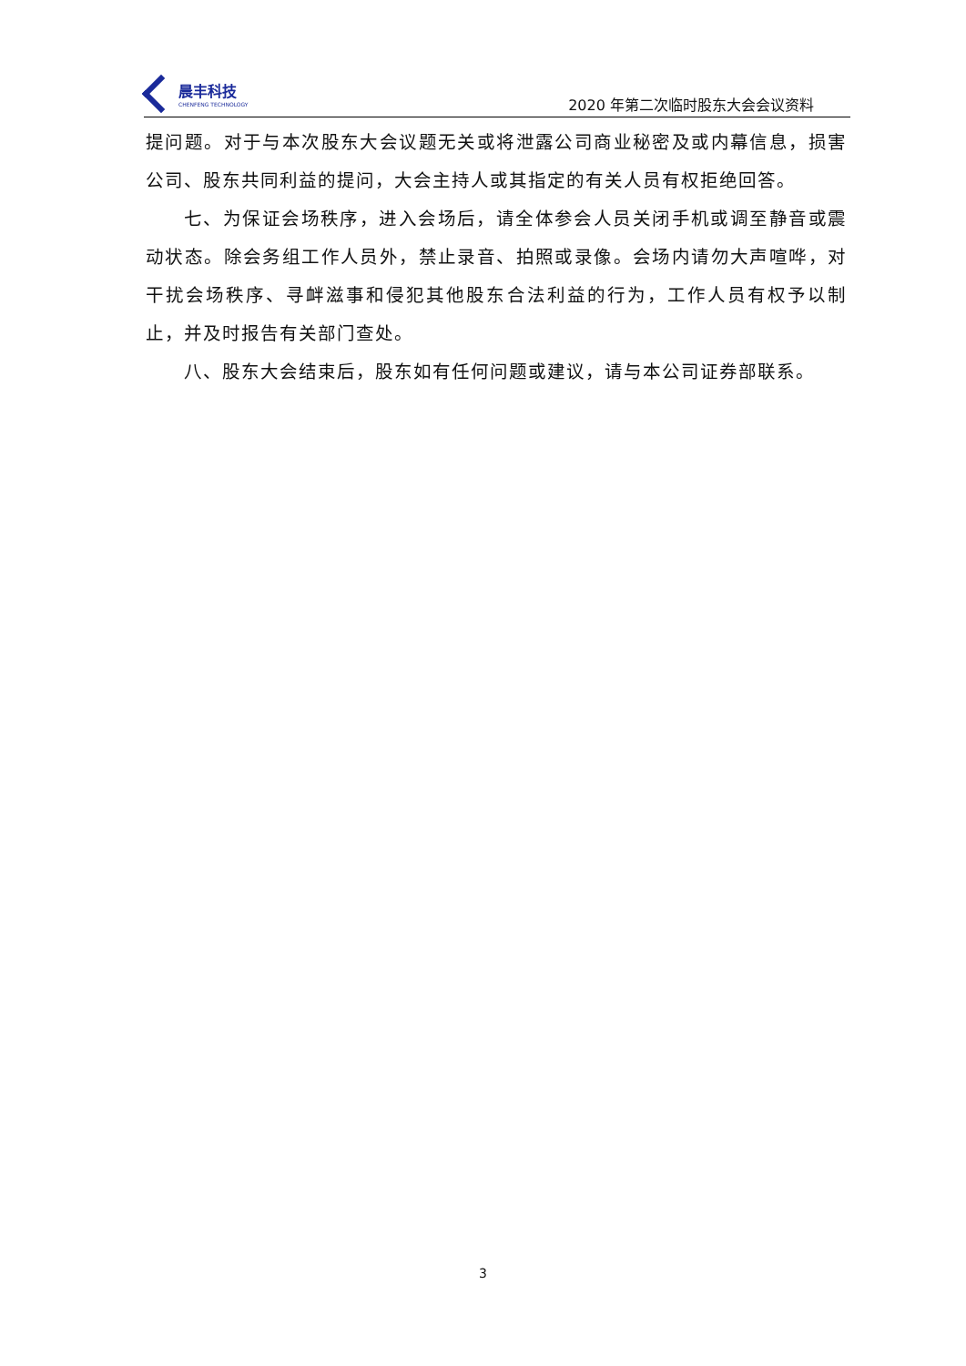晨丰科技
CHENFENG TECHNOLOGY
2020 年第二次临时股东大会会议资料
提问题。对于与本次股东大会议题无关或将泄露公司商业秘密及或内幕信息，损害公司、股东共同利益的提问，大会主持人或其指定的有关人员有权拒绝回答。
七、为保证会场秩序，进入会场后，请全体参会人员关闭手机或调至静音或震动状态。除会务组工作人员外，禁止录音、拍照或录像。会场内请勿大声喧哗，对干扰会场秩序、寻衅滋事和侵犯其他股东合法利益的行为，工作人员有权予以制止，并及时报告有关部门查处。
八、股东大会结束后，股东如有任何问题或建议，请与本公司证券部联系。
3